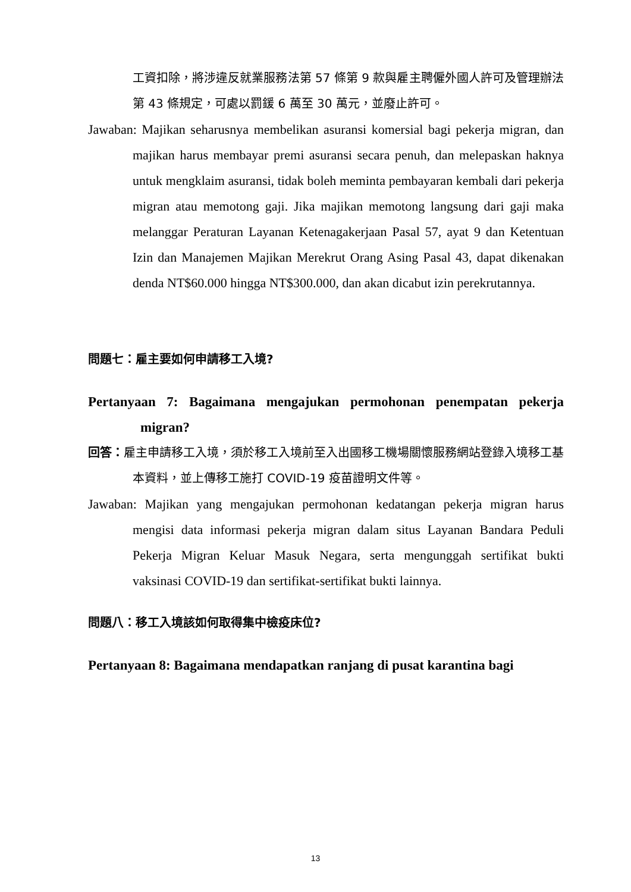工資扣除，將涉違反就業服務法第 57 條第 9 款與雇主聘僱外國人許可及管理辦法第 43 條規定，可處以罰鍰 6 萬至 30 萬元，並廢止許可。
Jawaban: Majikan seharusnya membelikan asuransi komersial bagi pekerja migran, dan majikan harus membayar premi asuransi secara penuh, dan melepaskan haknya untuk mengklaim asuransi, tidak boleh meminta pembayaran kembali dari pekerja migran atau memotong gaji. Jika majikan memotong langsung dari gaji maka melanggar Peraturan Layanan Ketenagakerjaan Pasal 57, ayat 9 dan Ketentuan Izin dan Manajemen Majikan Merekrut Orang Asing Pasal 43, dapat dikenakan denda NT$60.000 hingga NT$300.000, dan akan dicabut izin perekrutannya.
問題七：雇主要如何申請移工入境?
Pertanyaan 7: Bagaimana mengajukan permohonan penempatan pekerja migran?
回答：雇主申請移工入境，須於移工入境前至入出國移工機場關懷服務網站登錄入境移工基本資料，並上傳移工施打 COVID-19 疫苗證明文件等。
Jawaban: Majikan yang mengajukan permohonan kedatangan pekerja migran harus mengisi data informasi pekerja migran dalam situs Layanan Bandara Peduli Pekerja Migran Keluar Masuk Negara, serta mengunggah sertifikat bukti vaksinasi COVID-19 dan sertifikat-sertifikat bukti lainnya.
問題八：移工入境該如何取得集中檢疫床位?
Pertanyaan 8: Bagaimana mendapatkan ranjang di pusat karantina bagi
13